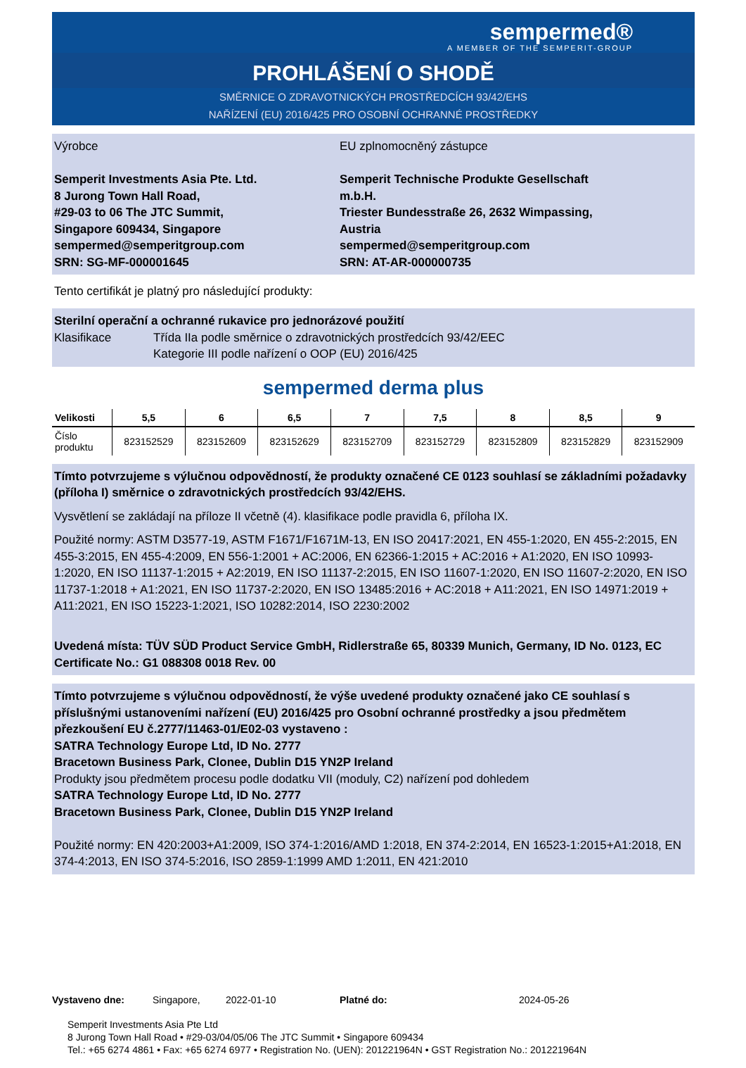sempermed®
A MEMBER OF THE SEMPERIT-GROUP
PROHLÁŠENÍ O SHODĚ
SMĚRNICE O ZDRAVOTNICKÝCH PROSTŘEDCÍCH 93/42/EHS
NAŘÍZENÍ (EU) 2016/425 PRO OSOBNÍ OCHRANNÉ PROSTŘEDKY
Výrobce
Semperit Investments Asia Pte. Ltd.
8 Jurong Town Hall Road,
#29-03 to 06 The JTC Summit,
Singapore 609434, Singapore
sempermed@semperitgroup.com
SRN: SG-MF-000001645
EU zplnomocněný zástupce
Semperit Technische Produkte Gesellschaft m.b.H.
Triester Bundesstraße 26, 2632 Wimpassing, Austria
sempermed@semperitgroup.com
SRN: AT-AR-000000735
Tento certifikát je platný pro následující produkty:
Sterilní operační a ochranné rukavice pro jednorázové použití
Klasifikace Třída IIa podle směrnice o zdravotnických prostředcích 93/42/EEC
Kategorie III podle nařízení o OOP (EU) 2016/425
sempermed derma plus
| Velikosti | 5,5 | 6 | 6,5 | 7 | 7,5 | 8 | 8,5 | 9 |
| --- | --- | --- | --- | --- | --- | --- | --- | --- |
| Číslo produktu | 823152529 | 823152609 | 823152629 | 823152709 | 823152729 | 823152809 | 823152829 | 823152909 |
Tímto potvrzujeme s výlučnou odpovědností, že produkty označené CE 0123 souhlasí se základními požadavky (příloha I) směrnice o zdravotnických prostředcích 93/42/EHS.
Vysvětlení se zakládají na příloze II včetně (4). klasifikace podle pravidla 6, příloha IX.
Použité normy: ASTM D3577-19, ASTM F1671/F1671M-13, EN ISO 20417:2021, EN 455-1:2020, EN 455-2:2015, EN 455-3:2015, EN 455-4:2009, EN 556-1:2001 + AC:2006, EN 62366-1:2015 + AC:2016 + A1:2020, EN ISO 10993-1:2020, EN ISO 11137-1:2015 + A2:2019, EN ISO 11137-2:2015, EN ISO 11607-1:2020, EN ISO 11607-2:2020, EN ISO 11737-1:2018 + A1:2021, EN ISO 11737-2:2020, EN ISO 13485:2016 + AC:2018 + A11:2021, EN ISO 14971:2019 + A11:2021, EN ISO 15223-1:2021, ISO 10282:2014, ISO 2230:2002
Uvedená místa: TÜV SÜD Product Service GmbH, Ridlerstraße 65, 80339 Munich, Germany, ID No. 0123, EC Certificate No.: G1 088308 0018 Rev. 00
Tímto potvrzujeme s výlučnou odpovědností, že výše uvedené produkty označené jako CE souhlasí s příslušnými ustanoveními nařízení (EU) 2016/425 pro Osobní ochranné prostředky a jsou předmětem přezkoušení EU č.2777/11463-01/E02-03 vystaveno :
SATRA Technology Europe Ltd, ID No. 2777
Bracetown Business Park, Clonee, Dublin D15 YN2P Ireland
Produkty jsou předmětem procesu podle dodatku VII (moduly, C2) nařízení pod dohledem
SATRA Technology Europe Ltd, ID No. 2777
Bracetown Business Park, Clonee, Dublin D15 YN2P Ireland
Použité normy: EN 420:2003+A1:2009, ISO 374-1:2016/AMD 1:2018, EN 374-2:2014, EN 16523-1:2015+A1:2018, EN 374-4:2013, EN ISO 374-5:2016, ISO 2859-1:1999 AMD 1:2011, EN 421:2010
Vystaveno dne: Singapore, 2022-01-10 Platné do: 2024-05-26
Semperit Investments Asia Pte Ltd
8 Jurong Town Hall Road • #29-03/04/05/06 The JTC Summit • Singapore 609434
Tel.: +65 6274 4861 • Fax: +65 6274 6977 • Registration No. (UEN): 201221964N • GST Registration No.: 201221964N